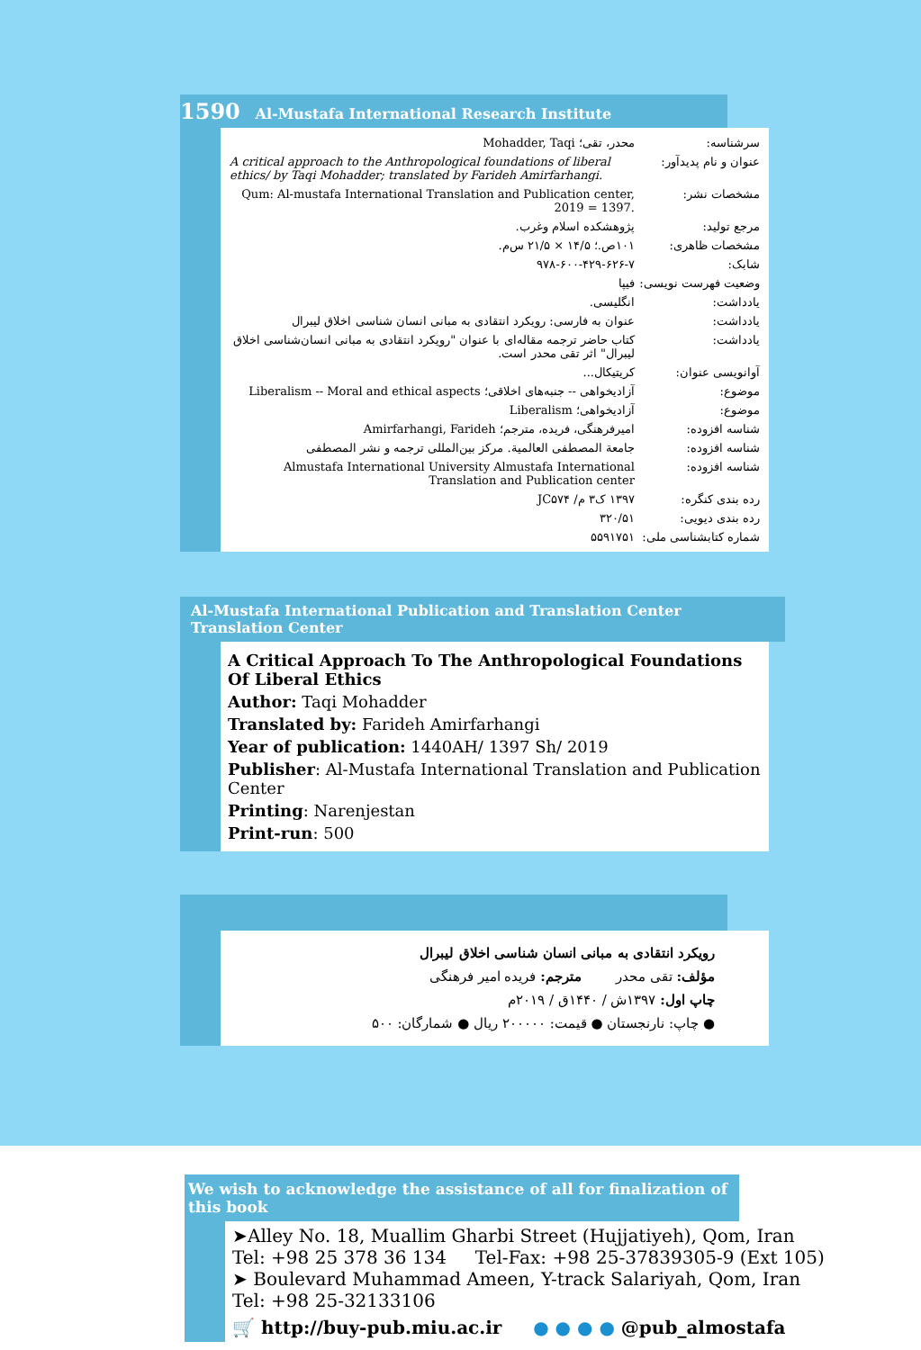1590 Al-Mustafa International Research Institute
| سرشناسه: | محدر، تقی؛ Mohadder, Taqi |
| عنوان و نام پدیدآور: | A critical approach to the Anthropological foundations of liberal ethics/ by Taqi Mohadder; translated by Farideh Amirfarhangi. |
| مشخصات نشر: | Qum: Al-mustafa International Translation and Publication center, 2019 = 1397. |
| مرجع تولید: | پژوهشکده اسلام وغرب. |
| مشخصات ظاهری: | ۱۰۱ص.؛ ۱۴/۵ × ۲۱/۵ س‌م. |
| شابک: | ۹۷۸-۶۰۰-۴۲۹-۶۲۶-۷ |
| وضعیت فهرست نویسی: | فیپا |
| یادداشت: | انگلیسی. |
| یادداشت: | عنوان به فارسی: رویکرد انتقادی به مبانی انسان شناسی اخلاق لیبرال |
| یادداشت: | کتاب حاضر ترجمه مقاله‌ای با عنوان "رویکرد انتقادی به مبانی انسان‌شناسی اخلاق لیبرال" اثر تقی محدر است. |
| آوانویسی عنوان: | کریتیکال... |
| موضوع: | آزادیخواهی -- جنبه‌های اخلاقی؛ Liberalism -- Moral and ethical aspects |
| موضوع: | آزادیخواهی؛ Liberalism |
| شناسه افزوده: | امیرفرهنگی، فریده، مترجم؛ Amirfarhangi, Farideh |
| شناسه افزوده: | جامعة المصطفى العالمية. مرکز بین‌المللی ترجمه و نشر المصطفى |
| شناسه افزوده: | Almustafa International University Almustafa International Translation and Publication center |
| رده بندی کنگره: | ۱۳۹۷ ک۳ م/ JC۵۷۴ |
| رده بندی دیویی: | ۳۲۰/۵۱ |
| شماره کتابشناسی ملی: | ۵۵۹۱۷۵۱ |
Al-Mustafa International Publication and Translation Center Translation Center
A Critical Approach To The Anthropological Foundations Of Liberal Ethics
Author: Taqi Mohadder
Translated by: Farideh Amirfarhangi
Year of publication: 1440AH/ 1397 Sh/ 2019
Publisher: Al-Mustafa International Translation and Publication Center
Printing: Narenjestan
Print-run: 500
رویکرد انتقادی به مبانی انسان شناسی اخلاق لیبرال
مؤلف: تقی محدر مترجم: فریده امیر فرهنگی
چاپ اول: ۱۳۹۷ش / ۱۴۴۰ق / ۲۰۱۹م
● چاپ: نارنجستان ● قیمت: ۲۰۰۰۰۰ ریال ● شمارگان: ۵۰۰
We wish to acknowledge the assistance of all for finalization of this book
➤Alley No. 18, Muallim Gharbi Street (Hujjatiyeh), Qom, Iran
Tel: +98 25 378 36 134 Tel-Fax: +98 25-37839305-9 (Ext 105)
➤ Boulevard Muhammad Ameen, Y-track Salariyah, Qom, Iran
Tel: +98 25-32133106
🛒 http://buy-pub.miu.ac.ir ● ● ● ● @pub_almostafa